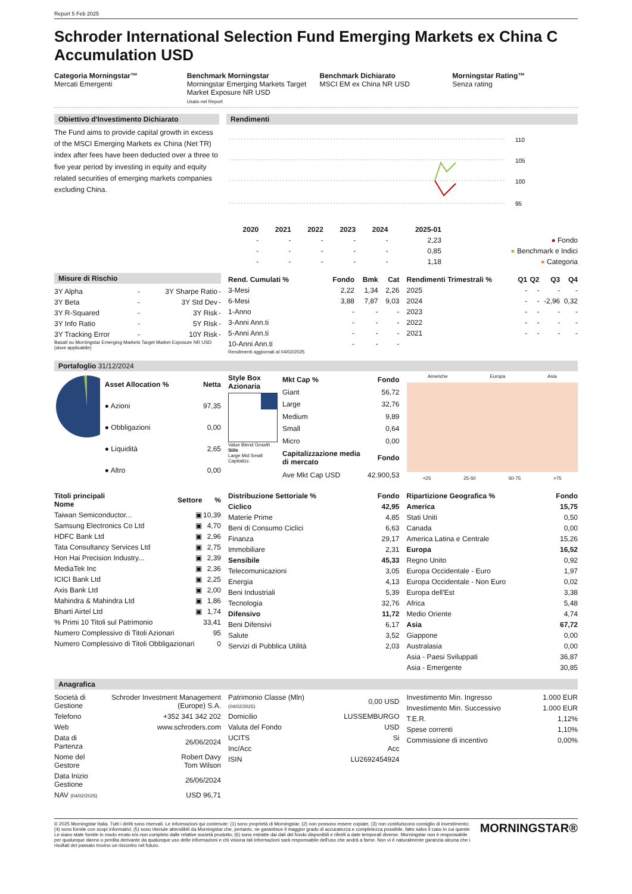Report 5 Feb 2025
Schroder International Selection Fund Emerging Markets ex China C Accumulation USD
Categoria Morningstar™
Mercati Emergenti
Benchmark Morningstar
Morningstar Emerging Markets Target Market Exposure NR USD
Usato nel Report
Benchmark Dichiarato
MSCI EM ex China NR USD
Morningstar Rating™
Senza rating
Obiettivo d'Investimento Dichiarato
The Fund aims to provide capital growth in excess of the MSCI Emerging Markets ex China (Net TR) index after fees have been deducted over a three to five year period by investing in equity and equity related securities of emerging markets companies excluding China.
Rendimenti
110
105
100
95
| | 2020 | 2021 | 2022 | 2023 | 2024 | 2025-01 | |
| --- | --- | --- | --- | --- | --- | --- | --- |
| | - | - | - | - | - | 2,23 | ● Fondo |
| | - | - | - | - | - | 0,85 | ● Benchmark e Indici |
| | - | - | - | - | - | 1,18 | ● Categoria |
Misure di Rischio
| 3Y Alpha | - | 3Y Sharpe Ratio | - |
| 3Y Beta | - | 3Y Std Dev | - |
| 3Y R-Squared | - | 3Y Risk | - |
| 3Y Info Ratio | - | 5Y Risk | - |
| 3Y Tracking Error | - | 10Y Risk | - |
Basati su Morningstar Emerging Markets Target Market Exposure NR USD (dove applicabile)
| Rend. Cumulati % | Fondo | Bmk | Cat |
| --- | --- | --- | --- |
| 3-Mesi | 2,22 | 1,34 | 2,26 |
| 6-Mesi | 3,88 | 7,87 | 9,03 |
| 1-Anno | - | - | - |
| 3-Anni Ann.ti | - | - | - |
| 5-Anni Ann.ti | - | - | - |
| 10-Anni Ann.ti | - | - | - |
Rendimenti aggiornati al 04/02/2025
| Rendimenti Trimestrali % | Q1 | Q2 | Q3 | Q4 |
| --- | --- | --- | --- | --- |
| 2025 | - | - | - | - |
| 2024 | - | - | -2,96 | 0,32 |
| 2023 | - | - | - | - |
| 2022 | - | - | - | - |
| 2021 | - | - | - | - |
Portafoglio 31/12/2024
| Asset Allocation % | Netta |
| --- | --- |
| ● Azioni | 97,35 |
| ● Obbligazioni | 0,00 |
| ● Liquidità | 2,65 |
| ● Altro | 0,00 |
Style Box Azionaria
Value Blend Growth
Stile
Large Mid Small Capitalizz.
| Mkt Cap % | Fondo |
| --- | --- |
| Giant | 56,72 |
| Large | 32,76 |
| Medium | 9,89 |
| Small | 0,64 |
| Micro | 0,00 |
| Capitalizzazione media di mercato | Fondo |
| Ave Mkt Cap USD | 42.900,53 |
Americhe Europa Asia
<25 25-50 50-75 >75
| Titoli principali Nome | Settore | % |
| --- | --- | --- |
| Taiwan Semiconductor... | ▣ | 10,39 |
| Samsung Electronics Co Ltd | ▣ | 4,70 |
| HDFC Bank Ltd | ▣ | 2,96 |
| Tata Consultancy Services Ltd | ▣ | 2,75 |
| Hon Hai Precision Industry... | ▣ | 2,39 |
| MediaTek Inc | ▣ | 2,36 |
| ICICI Bank Ltd | ▣ | 2,25 |
| Axis Bank Ltd | ▣ | 2,00 |
| Mahindra & Mahindra Ltd | ▣ | 1,86 |
| Bharti Airtel Ltd | ▣ | 1,74 |
| % Primi 10 Titoli sul Patrimonio | | 33,41 |
| Numero Complessivo di Titoli Azionari | | 95 |
| Numero Complessivo di Titoli Obbligazionari | | 0 |
| Distribuzione Settoriale % | Fondo |
| --- | --- |
| Ciclico | 42,95 |
| Materie Prime | 4,85 |
| Beni di Consumo Ciclici | 6,63 |
| Finanza | 29,17 |
| Immobiliare | 2,31 |
| Sensibile | 45,33 |
| Telecomunicazioni | 3,05 |
| Energia | 4,13 |
| Beni Industriali | 5,39 |
| Tecnologia | 32,76 |
| Difensivo | 11,72 |
| Beni Difensivi | 6,17 |
| Salute | 3,52 |
| Servizi di Pubblica Utilità | 2,03 |
| Ripartizione Geografica % | Fondo |
| --- | --- |
| America | 15,75 |
| Stati Uniti | 0,50 |
| Canada | 0,00 |
| America Latina e Centrale | 15,26 |
| Europa | 16,52 |
| Regno Unito | 0,92 |
| Europa Occidentale - Euro | 1,97 |
| Europa Occidentale - Non Euro | 0,02 |
| Europa dell'Est | 3,38 |
| Africa | 5,48 |
| Medio Oriente | 4,74 |
| Asia | 67,72 |
| Giappone | 0,00 |
| Australasia | 0,00 |
| Asia - Paesi Sviluppati | 36,87 |
| Asia - Emergente | 30,85 |
Anagrafica
| Società di Gestione | Schroder Investment Management (Europe) S.A. |
| Telefono | +352 341 342 202 |
| Web | www.schroders.com |
| Data di Partenza | 26/06/2024 |
| Nome del Gestore | Robert Davy Tom Wilson |
| Data Inizio Gestione | 26/06/2024 |
| NAV (04/02/2025) | USD 96,71 |
| Patrimonio Classe (Mln) (04/02/2025) | 0,00 USD |
| Domicilio | LUSSEMBURGO |
| Valuta del Fondo | USD |
| UCITS | Si |
| Inc/Acc | Acc |
| ISIN | LU2692454924 |
| Investimento Min. Ingresso | 1.000 EUR |
| Investimento Min. Successivo | 1.000 EUR |
| T.E.R. | 1,12% |
| Spese correnti | 1,10% |
| Commissione di incentivo | 0,00% |
© 2025 Morningstar Italia. Tutti i diritti sono riservati. Le informazioni qui contenute: (1) sono proprietà di Morningstar, (2) non possono essere copiate, (3) non costituiscono consiglio di investimento; (4) sono fornite con scopi informativi; (5) sono ritenute attendibili da Morningstar che, pertanto, ne garantisce il maggior grado di accuratezza e completezza possibile, fatto salvo il caso in cui queste Le siano state fornite in modo errato e/o non completo dalle relative società prodotto; (6) sono estratte dai dati del fondo disponibili e riferiti a date temporali diverse. Morningstar non è responsabile per qualunque danno o perdita derivante da qualunque uso delle informazioni e chi visiona tali informazioni sarà responsabile dell'uso che andrà a farne. Non vi è naturalmente garanzia alcuna che i risultati del passato trovino un riscontro nel futuro.
MORNINGSTAR®